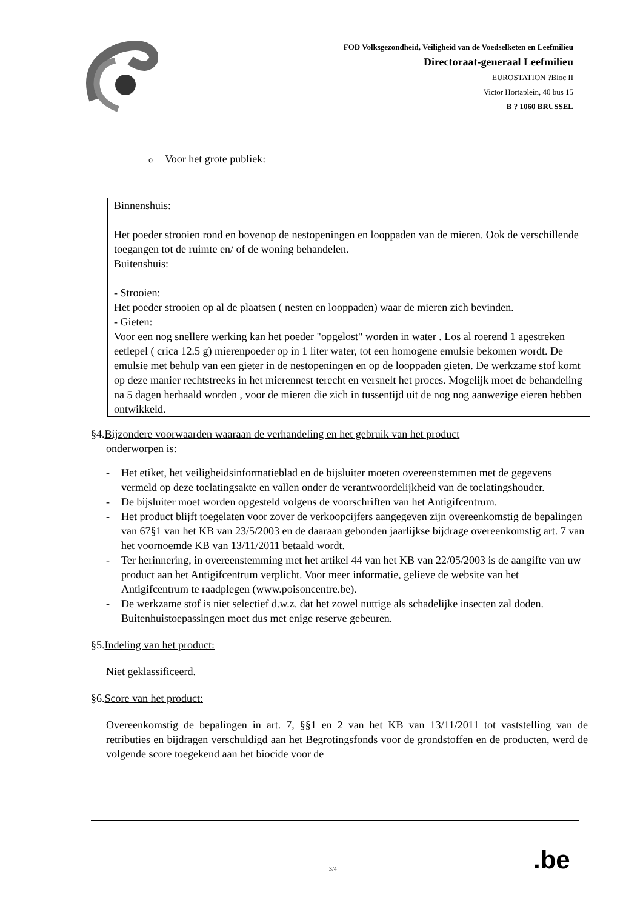FOD Volksgezondheid, Veiligheid van de Voedselketen en Leefmilieu
Directoraat-generaal Leefmilieu
EUROSTATION ?Bloc II
Victor Hortaplein, 40 bus 15
B ? 1060 BRUSSEL
o Voor het grote publiek:
Binnenshuis:
Het poeder strooien rond en bovenop de nestopeningen en looppaden van de mieren. Ook de verschillende toegangen tot de ruimte en/ of de woning behandelen.
Buitenshuis:
- Strooien:
Het poeder strooien op al de plaatsen ( nesten en looppaden) waar de mieren zich bevinden.
- Gieten:
Voor een nog snellere werking kan het poeder "opgelost" worden in water . Los al roerend 1 agestreken eetlepel ( crica 12.5 g) mierenpoeder op in 1 liter water, tot een homogene emulsie bekomen wordt. De emulsie met behulp van een gieter in de nestopeningen en op de looppaden gieten. De werkzame stof komt op deze manier rechtstreeks in het mierennest terecht en versnelt het proces. Mogelijk moet de behandeling na 5 dagen herhaald worden , voor de mieren die zich in tussentijd uit de nog nog aanwezige eieren hebben ontwikkeld.
§4.Bijzondere voorwaarden waaraan de verhandeling en het gebruik van het product
onderworpen is:
- Het etiket, het veiligheidsinformatieblad en de bijsluiter moeten overeenstemmen met de gegevens vermeld op deze toelatingsakte en vallen onder de verantwoordelijkheid van de toelatingshouder.
- De bijsluiter moet worden opgesteld volgens de voorschriften van het Antigifcentrum.
- Het product blijft toegelaten voor zover de verkoopcijfers aangegeven zijn overeenkomstig de bepalingen van 67§1 van het KB van 23/5/2003 en de daaraan gebonden jaarlijkse bijdrage overeenkomstig art. 7 van het voornoemde KB van 13/11/2011 betaald wordt.
- Ter herinnering, in overeenstemming met het artikel 44 van het KB van 22/05/2003 is de aangifte van uw product aan het Antigifcentrum verplicht. Voor meer informatie, gelieve de website van het Antigifcentrum te raadplegen (www.poisoncentre.be).
- De werkzame stof is niet selectief d.w.z. dat het zowel nuttige als schadelijke insecten zal doden. Buitenhuistoepassingen moet dus met enige reserve gebeuren.
§5.Indeling van het product:
Niet geklassificeerd.
§6.Score van het product:
Overeenkomstig de bepalingen in art. 7, §§1 en 2 van het KB van 13/11/2011 tot vaststelling van de retributies en bijdragen verschuldigd aan het Begrotingsfonds voor de grondstoffen en de producten, werd de volgende score toegekend aan het biocide voor de
3/4 .be